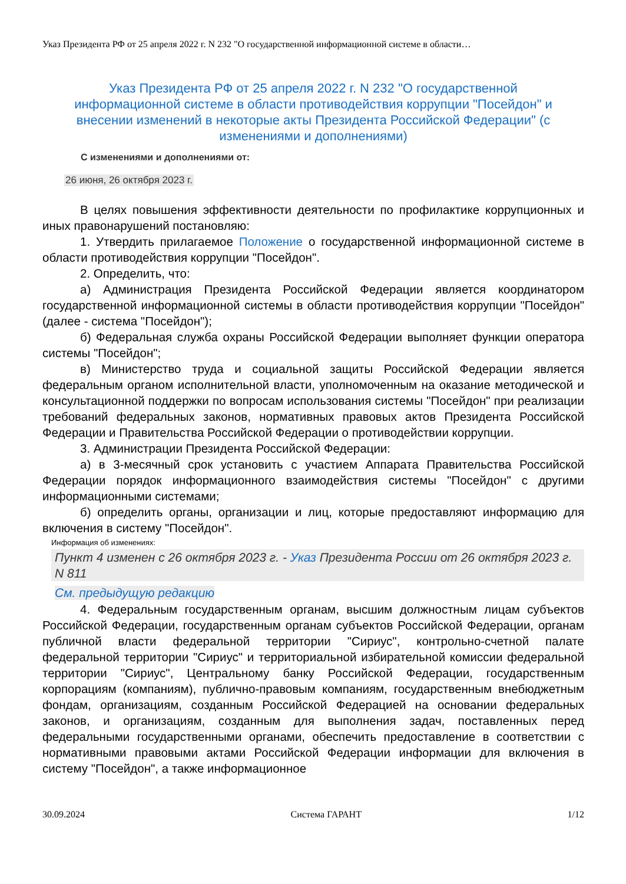Указ Президента РФ от 25 апреля 2022 г. N 232 "О государственной информационной системе в области…
Указ Президента РФ от 25 апреля 2022 г. N 232 "О государственной информационной системе в области противодействия коррупции "Посейдон" и внесении изменений в некоторые акты Президента Российской Федерации" (с изменениями и дополнениями)
С изменениями и дополнениями от:
26 июня, 26 октября 2023 г.
В целях повышения эффективности деятельности по профилактике коррупционных и иных правонарушений постановляю:
1. Утвердить прилагаемое Положение о государственной информационной системе в области противодействия коррупции "Посейдон".
2. Определить, что:
а) Администрация Президента Российской Федерации является координатором государственной информационной системы в области противодействия коррупции "Посейдон" (далее - система "Посейдон");
б) Федеральная служба охраны Российской Федерации выполняет функции оператора системы "Посейдон";
в) Министерство труда и социальной защиты Российской Федерации является федеральным органом исполнительной власти, уполномоченным на оказание методической и консультационной поддержки по вопросам использования системы "Посейдон" при реализации требований федеральных законов, нормативных правовых актов Президента Российской Федерации и Правительства Российской Федерации о противодействии коррупции.
3. Администрации Президента Российской Федерации:
а) в 3-месячный срок установить с участием Аппарата Правительства Российской Федерации порядок информационного взаимодействия системы "Посейдон" с другими информационными системами;
б) определить органы, организации и лиц, которые предоставляют информацию для включения в систему "Посейдон".
Информация об изменениях:
Пункт 4 изменен с 26 октября 2023 г. - Указ Президента России от 26 октября 2023 г. N 811
См. предыдущую редакцию
4. Федеральным государственным органам, высшим должностным лицам субъектов Российской Федерации, государственным органам субъектов Российской Федерации, органам публичной власти федеральной территории "Сириус", контрольно-счетной палате федеральной территории "Сириус" и территориальной избирательной комиссии федеральной территории "Сириус", Центральному банку Российской Федерации, государственным корпорациям (компаниям), публично-правовым компаниям, государственным внебюджетным фондам, организациям, созданным Российской Федерацией на основании федеральных законов, и организациям, созданным для выполнения задач, поставленных перед федеральными государственными органами, обеспечить предоставление в соответствии с нормативными правовыми актами Российской Федерации информации для включения в систему "Посейдон", а также информационное
30.09.2024 Система ГАРАНТ 1/12